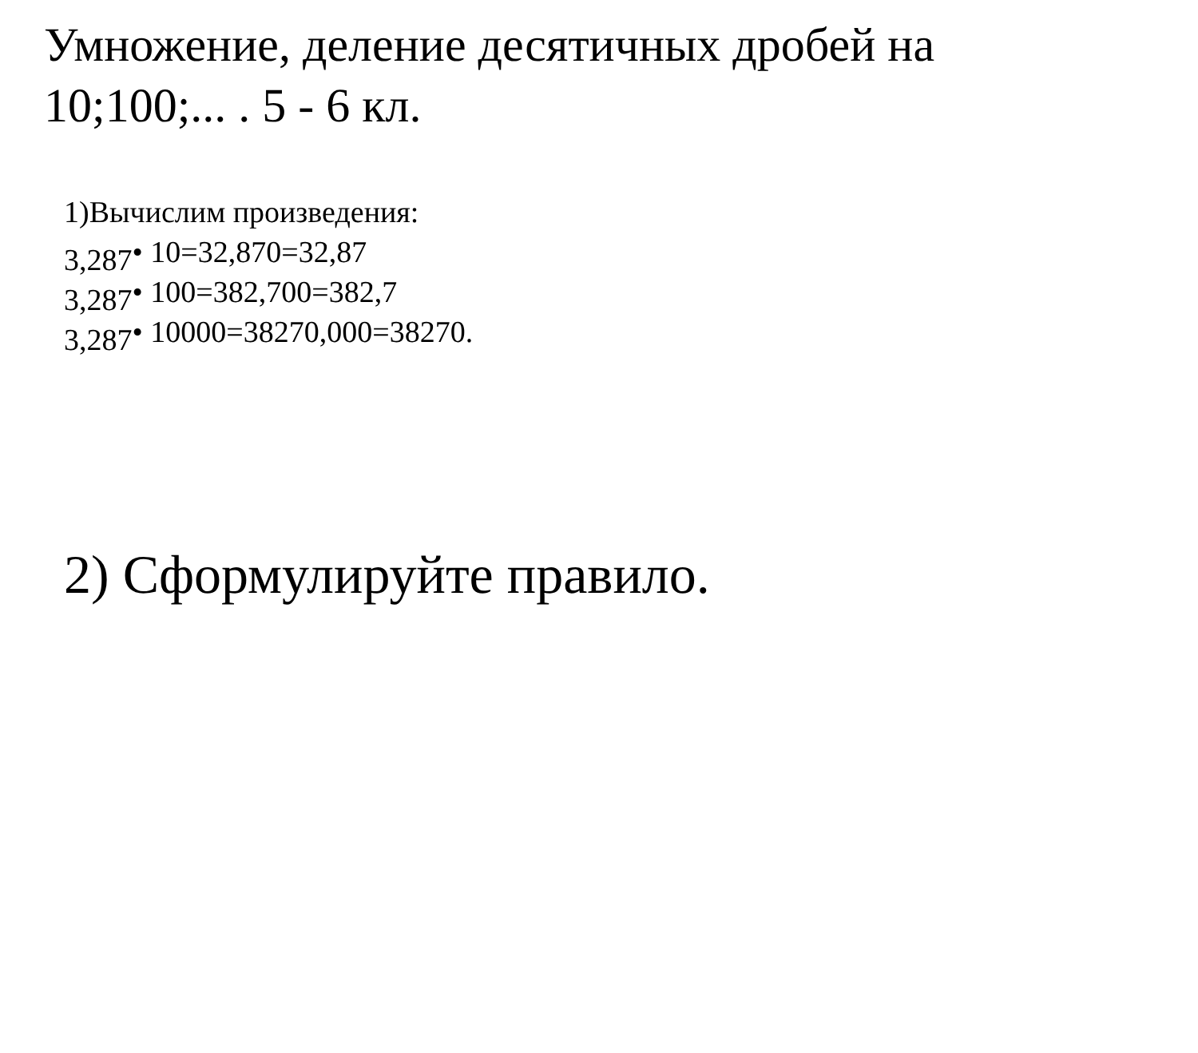Умножение, деление десятичных дробей на 10;100;... . 5 - 6 кл.
1)Вычислим произведения:
3,287• 10=32,870=32,87
3,287• 100=382,700=382,7
3,287• 10000=38270,000=38270.
2) Сформулируйте правило.